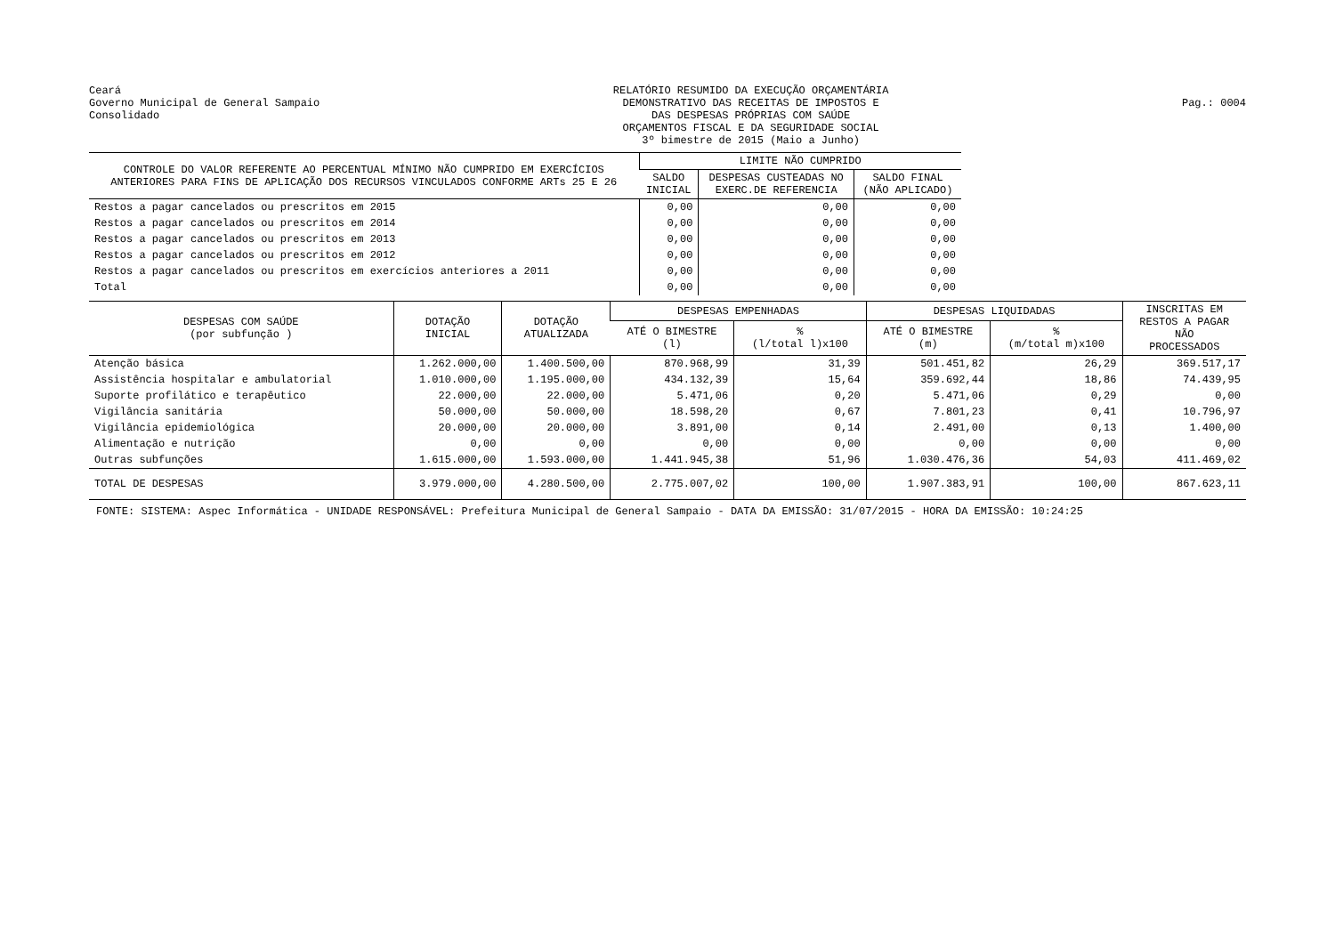Ceará
Governo Municipal de General Sampaio
Consolidado
RELATÓRIO RESUMIDO DA EXECUÇÃO ORÇAMENTÁRIA
DEMONSTRATIVO DAS RECEITAS DE IMPOSTOS E
DAS DESPESAS PRÓPRIAS COM SAÚDE
ORÇAMENTOS FISCAL E DA SEGURIDADE SOCIAL
3º bimestre de 2015 (Maio a Junho)
Pag.: 0004
| CONTROLE DO VALOR REFERENTE AO PERCENTUAL MÍNIMO NÃO CUMPRIDO EM EXERCÍCIOS ANTERIORES PARA FINS DE APLICAÇÃO DOS RECURSOS VINCULADOS CONFORME ARTs 25 E 26 | LIMITE NÃO CUMPRIDO | | |
| --- | --- | --- | --- |
| | SALDO INICIAL | DESPESAS CUSTEADAS NO EXERC.DE REFERENCIA | SALDO FINAL (NÃO APLICADO) |
| Restos a pagar cancelados ou prescritos em 2015 | 0,00 | 0,00 | 0,00 |
| Restos a pagar cancelados ou prescritos em 2014 | 0,00 | 0,00 | 0,00 |
| Restos a pagar cancelados ou prescritos em 2013 | 0,00 | 0,00 | 0,00 |
| Restos a pagar cancelados ou prescritos em 2012 | 0,00 | 0,00 | 0,00 |
| Restos a pagar cancelados ou prescritos em exercícios anteriores a 2011 | 0,00 | 0,00 | 0,00 |
| Total | 0,00 | 0,00 | 0,00 |
| DESPESAS COM SAÚDE (por subfunção ) | DOTAÇÃO INICIAL | DOTAÇÃO ATUALIZADA | DESPESAS EMPENHADAS | | DESPESAS LIQUIDADAS | | INSCRITAS EM RESTOS A PAGAR NÃO PROCESSADOS |
| --- | --- | --- | --- | --- | --- | --- | --- |
| | | | ATÉ O BIMESTRE (l) | % (l/total l)x100 | ATÉ O BIMESTRE (m) | % (m/total m)x100 | |
| Atenção básica | 1.262.000,00 | 1.400.500,00 | 870.968,99 | 31,39 | 501.451,82 | 26,29 | 369.517,17 |
| Assistência hospitalar e ambulatorial | 1.010.000,00 | 1.195.000,00 | 434.132,39 | 15,64 | 359.692,44 | 18,86 | 74.439,95 |
| Suporte profilático e terapêutico | 22.000,00 | 22.000,00 | 5.471,06 | 0,20 | 5.471,06 | 0,29 | 0,00 |
| Vigilância sanitária | 50.000,00 | 50.000,00 | 18.598,20 | 0,67 | 7.801,23 | 0,41 | 10.796,97 |
| Vigilância epidemiológica | 20.000,00 | 20.000,00 | 3.891,00 | 0,14 | 2.491,00 | 0,13 | 1.400,00 |
| Alimentação e nutrição | 0,00 | 0,00 | 0,00 | 0,00 | 0,00 | 0,00 | 0,00 |
| Outras subfunções | 1.615.000,00 | 1.593.000,00 | 1.441.945,38 | 51,96 | 1.030.476,36 | 54,03 | 411.469,02 |
| TOTAL DE DESPESAS | 3.979.000,00 | 4.280.500,00 | 2.775.007,02 | 100,00 | 1.907.383,91 | 100,00 | 867.623,11 |
FONTE: SISTEMA: Aspec Informática - UNIDADE RESPONSÁVEL: Prefeitura Municipal de General Sampaio - DATA DA EMISSÃO: 31/07/2015 - HORA DA EMISSÃO: 10:24:25